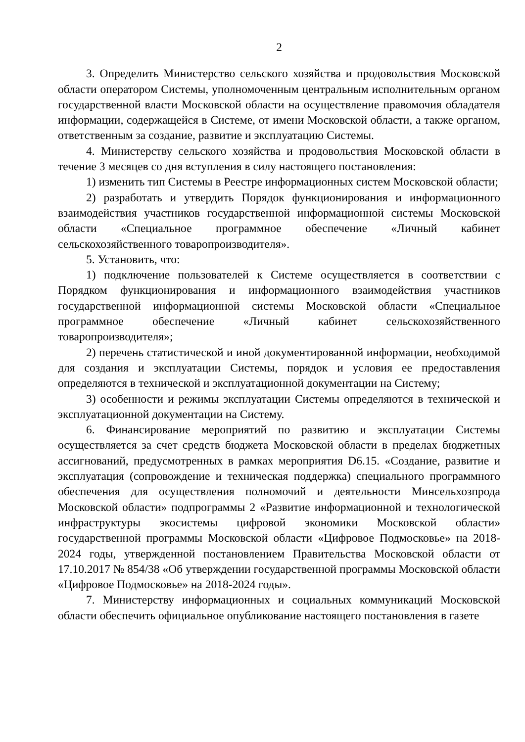2
3. Определить Министерство сельского хозяйства и продовольствия Московской области оператором Системы, уполномоченным центральным исполнительным органом государственной власти Московской области на осуществление правомочия обладателя информации, содержащейся в Системе, от имени Московской области, а также органом, ответственным за создание, развитие и эксплуатацию Системы.
4. Министерству сельского хозяйства и продовольствия Московской области в течение 3 месяцев со дня вступления в силу настоящего постановления:
1) изменить тип Системы в Реестре информационных систем Московской области;
2) разработать и утвердить Порядок функционирования и информационного взаимодействия участников государственной информационной системы Московской области «Специальное программное обеспечение «Личный кабинет сельскохозяйственного товаропроизводителя».
5. Установить, что:
1) подключение пользователей к Системе осуществляется в соответствии с Порядком функционирования и информационного взаимодействия участников государственной информационной системы Московской области «Специальное программное обеспечение «Личный кабинет сельскохозяйственного товаропроизводителя»;
2) перечень статистической и иной документированной информации, необходимой для создания и эксплуатации Системы, порядок и условия ее предоставления определяются в технической и эксплуатационной документации на Систему;
3) особенности и режимы эксплуатации Системы определяются в технической и эксплуатационной документации на Систему.
6. Финансирование мероприятий по развитию и эксплуатации Системы осуществляется за счет средств бюджета Московской области в пределах бюджетных ассигнований, предусмотренных в рамках мероприятия D6.15. «Создание, развитие и эксплуатация (сопровождение и техническая поддержка) специального программного обеспечения для осуществления полномочий и деятельности Минсельхозпрода Московской области» подпрограммы 2 «Развитие информационной и технологической инфраструктуры экосистемы цифровой экономики Московской области» государственной программы Московской области «Цифровое Подмосковье» на 2018-2024 годы, утвержденной постановлением Правительства Московской области от 17.10.2017 № 854/38 «Об утверждении государственной программы Московской области «Цифровое Подмосковье» на 2018-2024 годы».
7. Министерству информационных и социальных коммуникаций Московской области обеспечить официальное опубликование настоящего постановления в газете